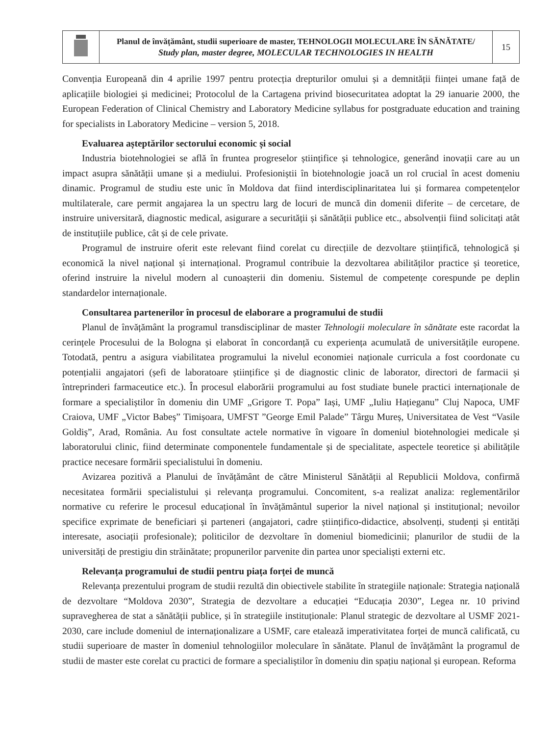| | Planul de învățământ, studii superioare de master, TEHNOLOGII MOLECULARE ÎN SĂNĂTATE/ Study plan, master degree, MOLECULAR TECHNOLOGIES IN HEALTH | 15 |
Convenția Europeană din 4 aprilie 1997 pentru protecția drepturilor omului și a demnității ființei umane față de aplicațiile biologiei și medicinei; Protocolul de la Cartagena privind biosecuritatea adoptat la 29 ianuarie 2000, the European Federation of Clinical Chemistry and Laboratory Medicine syllabus for postgraduate education and training for specialists in Laboratory Medicine – version 5, 2018.
Evaluarea așteptărilor sectorului economic și social
Industria biotehnologiei se află în fruntea progreselor științifice și tehnologice, generând inovații care au un impact asupra sănătății umane și a mediului. Profesioniștii în biotehnologie joacă un rol crucial în acest domeniu dinamic. Programul de studiu este unic în Moldova dat fiind interdisciplinaritatea lui și formarea competențelor multilaterale, care permit angajarea la un spectru larg de locuri de muncă din domenii diferite – de cercetare, de instruire universitară, diagnostic medical, asigurare a securității și sănătății publice etc., absolvenții fiind solicitați atât de instituțiile publice, cât și de cele private.
Programul de instruire oferit este relevant fiind corelat cu direcțiile de dezvoltare științifică, tehnologică și economică la nivel național și internațional. Programul contribuie la dezvoltarea abilităților practice și teoretice, oferind instruire la nivelul modern al cunoașterii din domeniu. Sistemul de competențe corespunde pe deplin standardelor internaționale.
Consultarea partenerilor în procesul de elaborare a programului de studii
Planul de învățământ la programul transdisciplinar de master Tehnologii moleculare în sănătate este racordat la cerințele Procesului de la Bologna și elaborat în concordanță cu experiența acumulată de universitățile europene. Totodată, pentru a asigura viabilitatea programului la nivelul economiei naționale curricula a fost coordonate cu potențialii angajatori (șefi de laboratoare științifice și de diagnostic clinic de laborator, directori de farmacii și întreprinderi farmaceutice etc.). În procesul elaborării programului au fost studiate bunele practici internaționale de formare a specialiștilor în domeniu din UMF „Grigore T. Popa” Iași, UMF „Iuliu Hațieganu” Cluj Napoca, UMF Craiova, UMF „Victor Babeș” Timișoara, UMFST ”George Emil Palade” Târgu Mureș, Universitatea de Vest “Vasile Goldiș”, Arad, România. Au fost consultate actele normative în vigoare în domeniul biotehnologiei medicale și laboratorului clinic, fiind determinate componentele fundamentale și de specialitate, aspectele teoretice și abilitățile practice necesare formării specialistului în domeniu.
Avizarea pozitivă a Planului de învățământ de către Ministerul Sănătății al Republicii Moldova, confirmă necesitatea formării specialistului și relevanța programului. Concomitent, s-a realizat analiza: reglementărilor normative cu referire le procesul educațional în învățământul superior la nivel național și instituțional; nevoilor specifice exprimate de beneficiari și parteneri (angajatori, cadre științifico-didactice, absolvenți, studenți și entități interesate, asociații profesionale); politicilor de dezvoltare în domeniul biomedicinii; planurilor de studii de la universități de prestigiu din străinătate; propunerilor parvenite din partea unor specialiști externi etc.
Relevanța programului de studii pentru piața forței de muncă
Relevanța prezentului program de studii rezultă din obiectivele stabilite în strategiile naționale: Strategia națională de dezvoltare “Moldova 2030”, Strategia de dezvoltare a educației “Educația 2030”, Legea nr. 10 privind supravegherea de stat a sănătății publice, și în strategiile instituționale: Planul strategic de dezvoltare al USMF 2021-2030, care include domeniul de internaționalizare a USMF, care etalează imperativitatea forței de muncă calificată, cu studii superioare de master în domeniul tehnologiilor moleculare în sănătate. Planul de învățământ la programul de studii de master este corelat cu practici de formare a specialiștilor în domeniu din spațiu național și european. Reforma